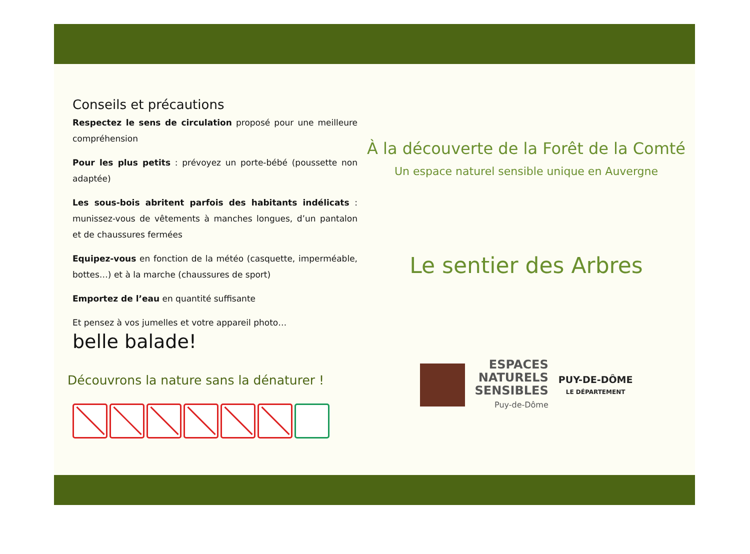Conseils et précautions
Respectez le sens de circulation proposé pour une meilleure compréhension
Pour les plus petits : prévoyez un porte-bébé (poussette non adaptée)
Les sous-bois abritent parfois des habitants indélicats : munissez-vous de vêtements à manches longues, d’un pantalon et de chaussures fermées
Equipez-vous en fonction de la météo (casquette, imperméable, bottes…) et à la marche (chaussures de sport)
Emportez de l’eau en quantité suffisante
Et pensez à vos jumelles et votre appareil photo…
belle balade!
Découvrons la nature sans la dénaturer !
À la découverte de la Forêt de la Comté
Un espace naturel sensible unique en Auvergne
Le sentier des Arbres
ESPACES
NATURELS
SENSIBLES
Puy-de-Dôme
PUY-DE-DÔME
LE DÉPARTEMENT